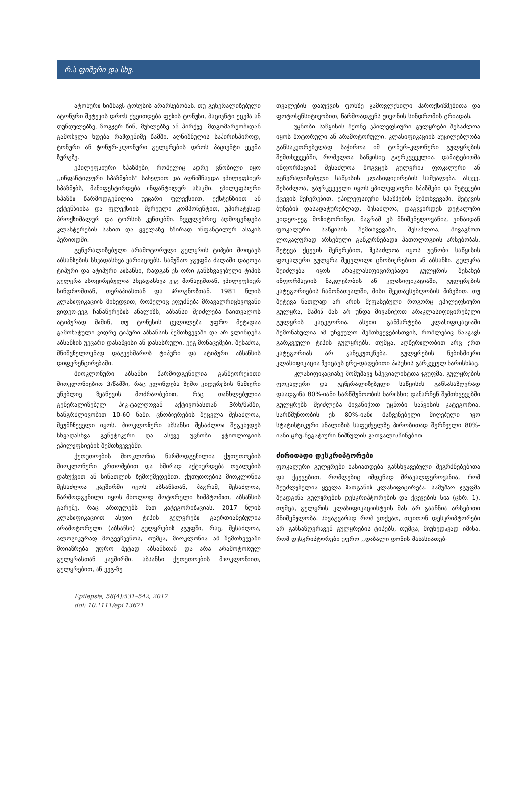რ.ს ფიშერი და სხვ.
ატონური ნიშნავს ტონუსის არარსებობას. თუ გენერალიზებული ატონური შეტევის დროს ქვეითდება ფეხის ტონუსი, პაციენტი ეცემა ან დუნდულებზე, ზოგჯერ წინ, მუხლებზე ან პირქვე. მდგომარეობიდან გამოსვლა ხდება რამდენიმე წამში. აღნიშნულის საპირისპიროდ, ტონური ან ტონურ-კლონური გულყრების დროს პაციენტი ეცემა ზურგზე.
ეპილეფსიური სპაზმები, რომელიც ადრე ცნობილი იყო ,,ინფანტილური სპაზმების" სახელით და აღნიშნავდა ეპილეფსიურ სპაზმებს, მანიფესტირდება ინფანტილურ ასაკში. ეპილეფსიური სპაზმი წარმოდგენილია უეცარი ფლექსიით, ექსტენზიით ან ექტენზიისა და ფლექსიის შერეული კომპონენტით, უპირატესად პროქსიმალურ და ტორსის კუნთებში. ჩვეულებრივ აღმოცენდება კლასტერების სახით და ყველაზე ხშირად ინფანტილურ ასაკის პერიოდში.
გენერალიზებული არამოტორული გულყრის ტიპები მოიცავს აბსანსების სხვადასხვა ვარიაციებს. სამუშაო ჯგუფმა ძალაში დატოვა ტიპური და ატიპური აბსანსი, რადგან ეს ორი განსხვავებული ტიპის გულყრა ასოცირებულია სხვადასხვა ეეგ მონაცემთან, ეპილეფსიურ სინდრომთან, თერაპიასთან და პროგნოზთან. 1981 წლის კლასიფიკაციის მიხედვით, რომელიც ეფუძნება მრავალრიცხვოვანი ვიდეო-ეეგ ჩანაწერების ანალიზს, აბსანსი შეიძლება ჩაითვალოს ატიპურად მაშინ, თუ ტონუსის ცვლილება უფრო მეტადაა გამოხატული ვიდრე ტიპური აბსანსის შემთხვევაში და არ ვლინდება აბსანსის უეცარი დასაწყისი ან დასასრული. ეეგ მონაცემები, შესაძოა, მნიშვნელოვნად დაგვეხმაროს ტიპური და ატიპური აბსანსის დიფერენცირებაში.
მიოკლონური აბსანსი წარმოდგენილია განმეორებითი მიოკლონიებით 3/წამში, რაც ვლინდება ზემო კიდურების წამიერი უნებლიე ზეაწევის მოძრაობებით, რაც თანხლებულია გენერალიზებულ პიკ-ტალღოვან აქტივობასთან 3რხ/წამში, ხანგრძლივობით 10-60 წამი. ცნობიერების შეცვლა შესაძლოა, შეუმჩნეველი იყოს. მიოკლონური აბსანსი შესაძლოა შეგვხვდეს სხვადასხვა გენეტიკური და ასევე უცნობი ეტიოლოგიის ეპილეფსიების შემთხვევებში.
ქუთუთოების მიოკლონია წარმოდგენილია ქუთუთოების მიოკლონური კრთომებით და ხშირად აქტიურდება თვალების დახუჭვით ან სინათლის ზემოქმედებით. ქუთუთოების მიოკლონია შესაძლოა კავშირში იყოს აბსანსთან, მაგრამ, შესაძლოა, წარმოდგენილი იყოს მხოლოდ მოტორული სიმპტომით, აბსანსის გარეშე, რაც ართულებს მათ კატეგორიზაციას. 2017 წლის კლასიფიკაციით ასეთი ტიპის გულყრები გაერთიანებულია არამოტორული (აბსანსი) გულყრების ჯგუფში, რაც, შესაძლოა, ალოგიკურად მოგვეჩვენოს, თუმცა, მიოკლონია ამ შემთხვევაში მოიაზრება უფრო მეტად აბსანსთან და არა არამოტორულ გულყრასთან კავშირში. აბსანსი ქუთუთოების მიოკლონიით, გულყრებით, ან ეეგ-ზე
თვალების დახუჭვის ფონზე გამოვლენილი პაროქსიზმებითა და ფოტოსენსიტივობით, წარმოადგენს ჟივონის სინდრომის ტრიადას.
უცნობი საწყისის მქონე ეპილეფსიური გულყრები შესაძლოა იყოს მოტორული ან არამოტორული. კლასიფიკაციის აუცილებლობა განსაკუთრებულად საჭიროა იმ ტონურ-კლონური გულყრების შემთხვევებში, რომელთა საწყისიც გაურკვეველია. დამატებითმა ინფორმაციამ შესაძლოა მოგვცეს გულყრის ფოკალური ან გენერალიზებული საწყისის კლასიფიცირების საშუალება. ასევე, შესაძლოა, გაურკვეველი იყოს ეპილეფსიური სპაზმები და შეტევები ქცევის შეჩერებით. ეპილეფსიური სპაზმების შემთხვევაში, შეტევის ბუნების დასადატურებლად, შესაძლოა, დაგვჭირდეს დეტალური ვიდეო-ეეგ მონიტორინგი, მაგრამ ეს მნიშვნელოვანია, ვინაიდან ფოკალური საწყისის შემთხვევაში, შესაძლოა, მივაგნოთ ლოკალურად არსებული განკურნებადი პათოლოგიის არსებობას. შეტევა ქცევის შეჩერებით, შესაძლოა იყოს უცნობი საწყისის ფოკალური გულყრა შეცვლილი ცნობიერებით ან აბსანსი. გულყრა შეიძლება იყოს არაკლასიფიცირებადი გულყრის შესახებ ინფორმაციის ნაკლებობის ან კლასიფიკაციაში, გულყრების კატეგორიების ჩამონათვალში, მისი შეუთავსებლობის მიზეზით. თუ შეტევა ნათლად არ არის შეფასებული როგორც ეპილეფსიური გულყრა, მაშინ მას არ უნდა მივანიჭოთ არაკლასიფიცირებული გულყრის კატეგორია. ასეთი განმარტება კლასიფიკაციაში შემონახულია იმ უჩვეულო შემთხვევებისთვის, რომლებიც წააგავს გარკვეული ტიპის გულყრებს, თუმცა, აღწერილობით არც ერთ კატეგორიას არ განეკუთვნება. გულყრების ნებისმიერი კლასიფიკაცია შეიცავს ცრუ-დადებითი პასუხის გარკვეულ ხარისხსაც.
კლასიფიკაციაზე მომუშავე სპეციალისტთა ჯგუფმა, გულყრების ფოკალური და გენერალიზებული საწყისის განსასაზღვრად დაადგინა 80%-იანი სარწმუნოობის ხარისხი; დანარჩენ შემთხვევებში გულყრებს შეიძლება მივანიჭოთ უცნობი საწყისის კატეგორია. სარწმუნოობის ეს 80%-იანი მაჩვენებელი მიღებული იყო სტატისტიკური ანალიზის საფუძველზე პირობითად შერჩეული 80%-იანი ცრუ-ნეგატიური ნიშნულის გათვალისწინებით.
ძირითადი დესკრიპტორები
ფოკალური გულყრები ხასიათდება განსხვავებული შეგრძნებებითა და ქცევებით, რომლებიც იმდენად მრავალფეროვანია, რომ შეუძლებელია ყველა მათგანის კლასიფიცირება. სამუშაო ჯგუფმა შეადგინა გულყრების დესკრიპტორების და ქცევების სია (ცხრ. 1), თუმცა, გულყრის კლასიფიკაციისტვის მას არ გააჩნია არსებითი მნიშვნელობა. სხვაგვარად რომ ვთქვათ, თვითონ დესკრიპტორები არ განსაზღვრავენ გულყრების ტიპებს, თუმცა, მიუხედავად იმისა, რომ დესკრიპტორები უფრო ,,დაბალი დონის მახასიათებ-
Epilepsia, 58(4):531–542, 2017
doi: 10.1111/epi.13671